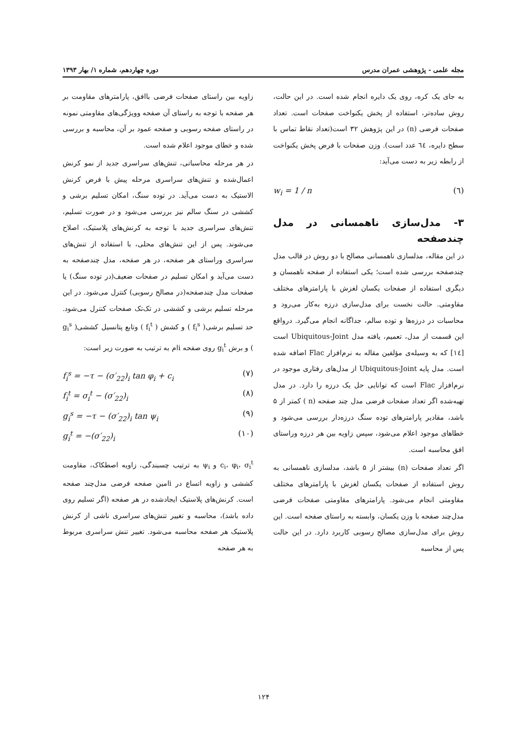مجله علمی - پژوهشی عمران مدرس دوره چهاردهم، شماره ۱/ بهار ۱۳۹۳
به جای یک کره، روی یک دایره انجام شده است. در این حالت، روش ساده‌تر، استفاده از پخش یکنواخت صفحات است. تعداد صفحات فرضی (n) در این پژوهش ۳۲ است(تعداد نقاط تماس با سطح دایره، ٦٤ عدد است). وزن صفحات با فرض پخش یکنواخت از رابطه زیر به دست می‌آید:
w<sub>i</sub> = 1 / n (٦)
۳- مدل‌سازی ناهمسانی در مدل چندصفحه
در این مقاله، مدلسازی ناهمسانی مصالح با دو روش در قالب مدل چندصفحه بررسی شده است؛ یکی استفاده از صفحه ناهمسان و دیگری استفاده از صفحات یکسان لغزش با پارامترهای مختلف مقاومتی. حالت نخست برای مدل‌سازی درزه به‌کار می‌رود و محاسبات در درزه‌ها و توده سالم، جداگانه انجام می‌گیرد. درواقع این قسمت از مدل، تعمیم، یافته مدل Ubiquitous-Joint است [١٤] که به وسیله‌ی مؤلفین مقاله به نرم‌افزار Flac اضافه شده است. مدل پایه Ubiquitous-Joint از مدل‌های رفتاری موجود در نرم‌افزار Flac است که توانایی حل یک درزه را دارد. در مدل تهیه‌شده اگر تعداد صفحات فرضی مدل چند صفحه (n ) کمتر از ۵ باشد، مقادیر پارامترهای توده سنگ درزه‌دار بررسی می‌شود و خطاهای موجود اعلام می‌شود، سپس زاویه بین هر درزه وراستای افق محاسبه است.
اگر تعداد صفحات (n) بیشتر از ۵ باشد، مدلسازی ناهمسانی به روش استفاده از صفحات یکسان لغزش با پارامترهای مختلف مقاومتی انجام می‌شود. پارامترهای مقاومتی صفحات فرضی مدل‌چند صفحه با وزن یکسان، وابسته به راستای صفحه است. این روش برای مدل‌سازی مصالح رسوبی کاربرد دارد. در این حالت پس از محاسبه
زاویه بین راستای صفحات فرضی باافق، پارامترهای مقاومت بر هر صفحه با توجه به راستای آن صفحه وویژگی‌های مقاومتی نمونه در راستای صفحه رسوبی و صفحه عمود بر آن، محاسبه و بررسی شده و خطای موجود اعلام شده است.
در هر مرحله محاسباتی، تنش‌های سراسری جدید از نمو کرنش اعمال‌شده و تنش‌های سراسری مرحله پیش با فرض کرنش الاستیک به دست می‌آید. در توده سنگ، امکان تسلیم برشی و کششی در سنگ سالم نیز بررسی می‌شود و در صورت تسلیم، تنش‌های سراسری جدید با توجه به کرنش‌های پلاستیک، اصلاح می‌شوند. پس از این تنش‌های محلی، با استفاده از تنش‌های سراسری وراستای هر صفحه، در هر صفحه، مدل چندصفحه به دست می‌آید و امکان تسلیم در صفحات ضعیف(در توده سنگ) یا صفحات مدل چندصفحه(در مصالح رسوبی) کنترل می‌شود. در این مرحله تسلیم برشی و کششی در تک‌تک صفحات کنترل می‌شود. حد تسلیم برشی( f<sub>i</sub><sup>s</sup> ) و کشش ( f<sub>i</sub><sup>t</sup> ) وتابع پتانسیل کششی( g<sub>i</sub><sup>s</sup> ) و برش g<sub>i</sub><sup>t</sup> روی صفحه iام به ترتیب به صورت زیر است:
f<sub>i</sub><sup>s</sup> = −τ − (σ′<sub>22</sub>)<sub>i</sub> tan φ<sub>i</sub> + c<sub>i</sub> (۷)
f<sub>i</sub><sup>t</sup> = σ<sub>i</sub><sup>t</sup> − (σ′<sub>22</sub>)<sub>i</sub> (۸)
g<sub>i</sub><sup>s</sup> = −τ − (σ′<sub>22</sub>)<sub>i</sub> tan ψ<sub>i</sub> (۹)
g<sub>i</sub><sup>t</sup> = −(σ′<sub>22</sub>)<sub>i</sub> (۱۰)
c<sub>i</sub>، φ<sub>i</sub>، σ<sub>i</sub><sup>t</sup> و ψ<sub>i</sub> به ترتیب چسبندگی، زاویه اصطکاک، مقاومت کششی و زاویه اتساع در iامین صفحه فرضی مدل‌چند صفحه است. کرنش‌های پلاستیک ایجادشده در هر صفحه (اگر تسلیم روی داده باشد)، محاسبه و تغییر تنش‌های سراسری ناشی از کرنش پلاستیک هر صفحه محاسبه می‌شود. تغییر تنش سراسری مربوط به هر صفحه
۱۲۴